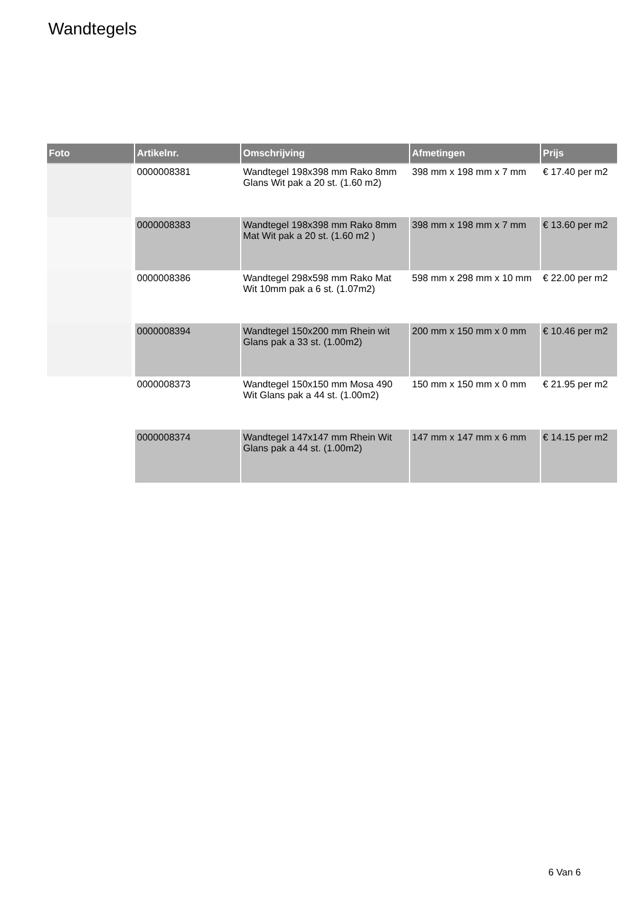Wandtegels
| Foto | Artikelnr. | Omschrijving | Afmetingen | Prijs |
| --- | --- | --- | --- | --- |
| | 0000008381 | Wandtegel 198x398 mm Rako 8mm Glans Wit pak a 20 st. (1.60 m2) | 398 mm x 198 mm x 7 mm | € 17.40 per m2 |
| | 0000008383 | Wandtegel 198x398 mm Rako 8mm Mat Wit pak a 20 st. (1.60 m2 ) | 398 mm x 198 mm x 7 mm | € 13.60 per m2 |
| | 0000008386 | Wandtegel 298x598 mm Rako Mat Wit 10mm pak a 6 st. (1.07m2) | 598 mm x 298 mm x 10 mm | € 22.00 per m2 |
| | 0000008394 | Wandtegel 150x200 mm Rhein wit Glans pak a 33 st. (1.00m2) | 200 mm x 150 mm x 0 mm | € 10.46 per m2 |
| | 0000008373 | Wandtegel 150x150 mm Mosa 490 Wit Glans pak a 44 st. (1.00m2) | 150 mm x 150 mm x 0 mm | € 21.95 per m2 |
| | 0000008374 | Wandtegel 147x147 mm Rhein Wit Glans pak a 44 st. (1.00m2) | 147 mm x 147 mm x 6 mm | € 14.15 per m2 |
6 Van 6